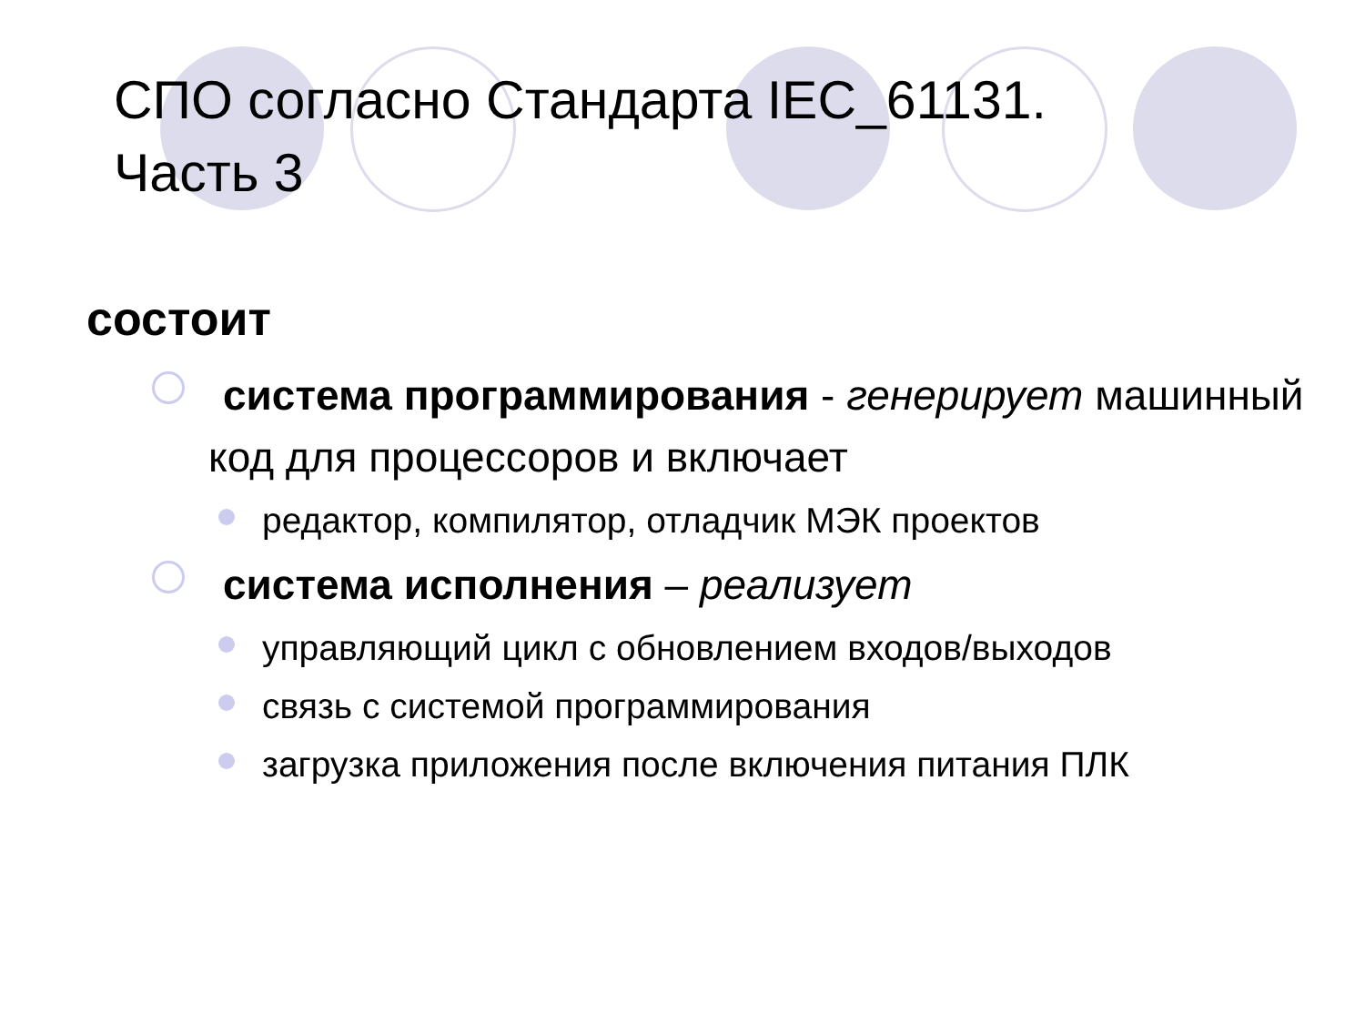СПО согласно Стандарта IEC_61131.
Часть 3
состоит
система программирования - генерирует машинный код для процессоров и включает
редактор, компилятор, отладчик МЭК проектов
система исполнения – реализует
управляющий цикл с обновлением входов/выходов
связь с системой программирования
загрузка приложения после включения питания ПЛК